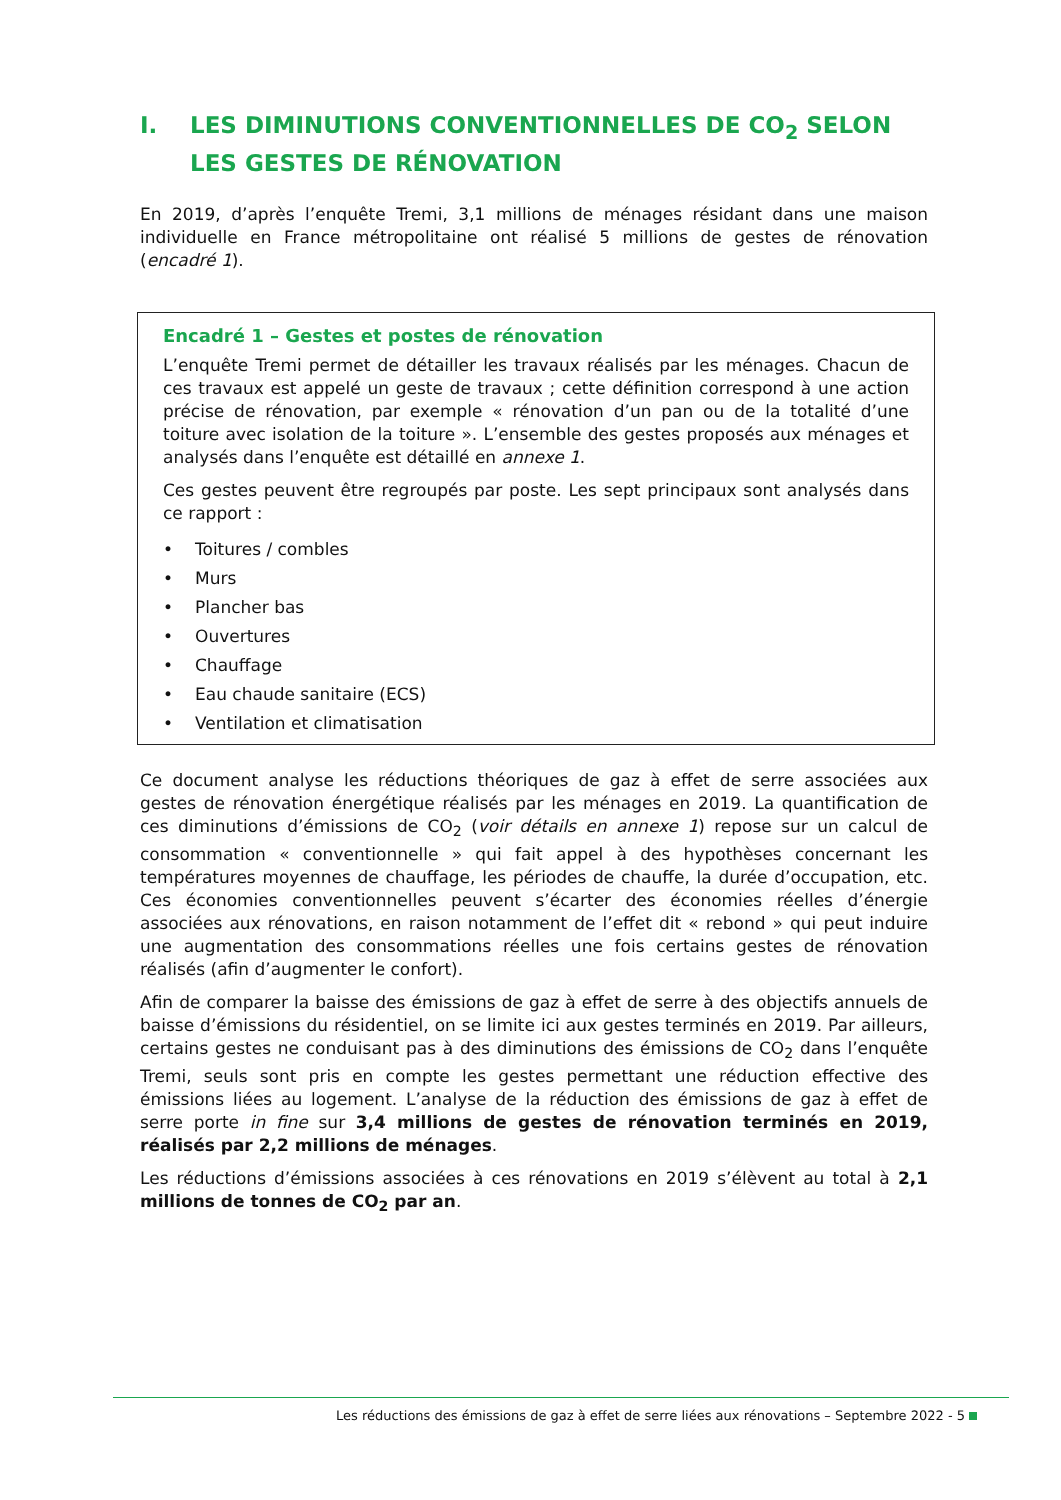I. LES DIMINUTIONS CONVENTIONNELLES DE CO<sub>2</sub> SELON LES GESTES DE RÉNOVATION
En 2019, d’après l’enquête Tremi, 3,1 millions de ménages résidant dans une maison individuelle en France métropolitaine ont réalisé 5 millions de gestes de rénovation (encadré 1).
Encadré 1 – Gestes et postes de rénovation
L’enquête Tremi permet de détailler les travaux réalisés par les ménages. Chacun de ces travaux est appelé un geste de travaux ; cette définition correspond à une action précise de rénovation, par exemple « rénovation d’un pan ou de la totalité d’une toiture avec isolation de la toiture ». L’ensemble des gestes proposés aux ménages et analysés dans l’enquête est détaillé en annexe 1.
Ces gestes peuvent être regroupés par poste. Les sept principaux sont analysés dans ce rapport :
• Toitures / combles
• Murs
• Plancher bas
• Ouvertures
• Chauffage
• Eau chaude sanitaire (ECS)
• Ventilation et climatisation
Ce document analyse les réductions théoriques de gaz à effet de serre associées aux gestes de rénovation énergétique réalisés par les ménages en 2019. La quantification de ces diminutions d’émissions de CO<sub>2</sub> (voir détails en annexe 1) repose sur un calcul de consommation « conventionnelle » qui fait appel à des hypothèses concernant les températures moyennes de chauffage, les périodes de chauffe, la durée d’occupation, etc. Ces économies conventionnelles peuvent s’écarter des économies réelles d’énergie associées aux rénovations, en raison notamment de l’effet dit « rebond » qui peut induire une augmentation des consommations réelles une fois certains gestes de rénovation réalisés (afin d’augmenter le confort).
Afin de comparer la baisse des émissions de gaz à effet de serre à des objectifs annuels de baisse d’émissions du résidentiel, on se limite ici aux gestes terminés en 2019. Par ailleurs, certains gestes ne conduisant pas à des diminutions des émissions de CO<sub>2</sub> dans l’enquête Tremi, seuls sont pris en compte les gestes permettant une réduction effective des émissions liées au logement. L’analyse de la réduction des émissions de gaz à effet de serre porte in fine sur 3,4 millions de gestes de rénovation terminés en 2019, réalisés par 2,2 millions de ménages.
Les réductions d’émissions associées à ces rénovations en 2019 s’élèvent au total à 2,1 millions de tonnes de CO<sub>2</sub> par an.
Les réductions des émissions de gaz à effet de serre liées aux rénovations – Septembre 2022 - 5